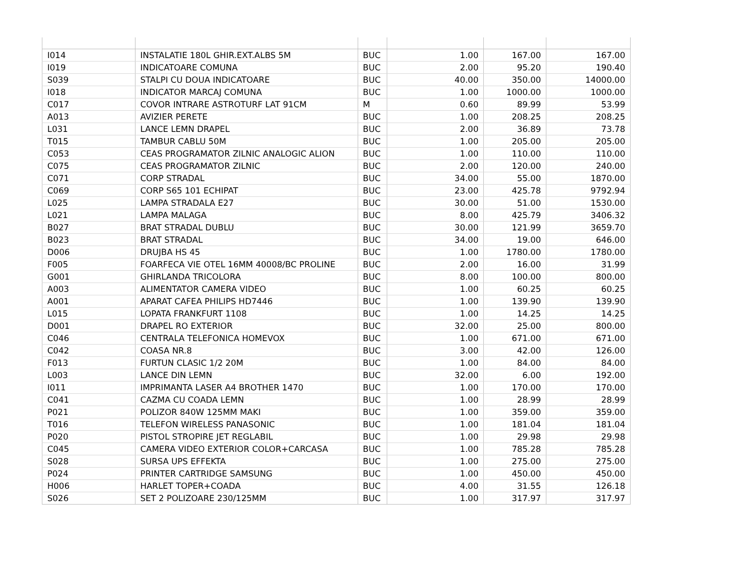| I014 | INSTALATIE 180L GHIR.EXT.ALBS 5M | BUC | 1.00 | 167.00 | 167.00 |
| I019 | INDICATOARE COMUNA | BUC | 2.00 | 95.20 | 190.40 |
| S039 | STALPI CU DOUA INDICATOARE | BUC | 40.00 | 350.00 | 14000.00 |
| I018 | INDICATOR MARCAJ COMUNA | BUC | 1.00 | 1000.00 | 1000.00 |
| C017 | COVOR INTRARE ASTROTURF LAT 91CM | M | 0.60 | 89.99 | 53.99 |
| A013 | AVIZIER PERETE | BUC | 1.00 | 208.25 | 208.25 |
| L031 | LANCE LEMN DRAPEL | BUC | 2.00 | 36.89 | 73.78 |
| T015 | TAMBUR CABLU 50M | BUC | 1.00 | 205.00 | 205.00 |
| C053 | CEAS PROGRAMATOR ZILNIC ANALOGIC ALION | BUC | 1.00 | 110.00 | 110.00 |
| C075 | CEAS PROGRAMATOR ZILNIC | BUC | 2.00 | 120.00 | 240.00 |
| C071 | CORP STRADAL | BUC | 34.00 | 55.00 | 1870.00 |
| C069 | CORP S65 101 ECHIPAT | BUC | 23.00 | 425.78 | 9792.94 |
| L025 | LAMPA STRADALA E27 | BUC | 30.00 | 51.00 | 1530.00 |
| L021 | LAMPA MALAGA | BUC | 8.00 | 425.79 | 3406.32 |
| B027 | BRAT STRADAL DUBLU | BUC | 30.00 | 121.99 | 3659.70 |
| B023 | BRAT STRADAL | BUC | 34.00 | 19.00 | 646.00 |
| D006 | DRUJBA HS 45 | BUC | 1.00 | 1780.00 | 1780.00 |
| F005 | FOARFECA VIE OTEL 16MM 40008/BC PROLINE | BUC | 2.00 | 16.00 | 31.99 |
| G001 | GHIRLANDA TRICOLORA | BUC | 8.00 | 100.00 | 800.00 |
| A003 | ALIMENTATOR CAMERA VIDEO | BUC | 1.00 | 60.25 | 60.25 |
| A001 | APARAT CAFEA PHILIPS HD7446 | BUC | 1.00 | 139.90 | 139.90 |
| L015 | LOPATA FRANKFURT 1108 | BUC | 1.00 | 14.25 | 14.25 |
| D001 | DRAPEL RO EXTERIOR | BUC | 32.00 | 25.00 | 800.00 |
| C046 | CENTRALA TELEFONICA HOMEVOX | BUC | 1.00 | 671.00 | 671.00 |
| C042 | COASA NR.8 | BUC | 3.00 | 42.00 | 126.00 |
| F013 | FURTUN CLASIC 1/2 20M | BUC | 1.00 | 84.00 | 84.00 |
| L003 | LANCE DIN LEMN | BUC | 32.00 | 6.00 | 192.00 |
| I011 | IMPRIMANTA LASER A4 BROTHER 1470 | BUC | 1.00 | 170.00 | 170.00 |
| C041 | CAZMA CU COADA LEMN | BUC | 1.00 | 28.99 | 28.99 |
| P021 | POLIZOR 840W 125MM MAKI | BUC | 1.00 | 359.00 | 359.00 |
| T016 | TELEFON WIRELESS PANASONIC | BUC | 1.00 | 181.04 | 181.04 |
| P020 | PISTOL STROPIRE JET REGLABIL | BUC | 1.00 | 29.98 | 29.98 |
| C045 | CAMERA VIDEO EXTERIOR COLOR+CARCASA | BUC | 1.00 | 785.28 | 785.28 |
| S028 | SURSA UPS EFFEKTA | BUC | 1.00 | 275.00 | 275.00 |
| P024 | PRINTER CARTRIDGE SAMSUNG | BUC | 1.00 | 450.00 | 450.00 |
| H006 | HARLET TOPER+COADA | BUC | 4.00 | 31.55 | 126.18 |
| S026 | SET 2 POLIZOARE 230/125MM | BUC | 1.00 | 317.97 | 317.97 |